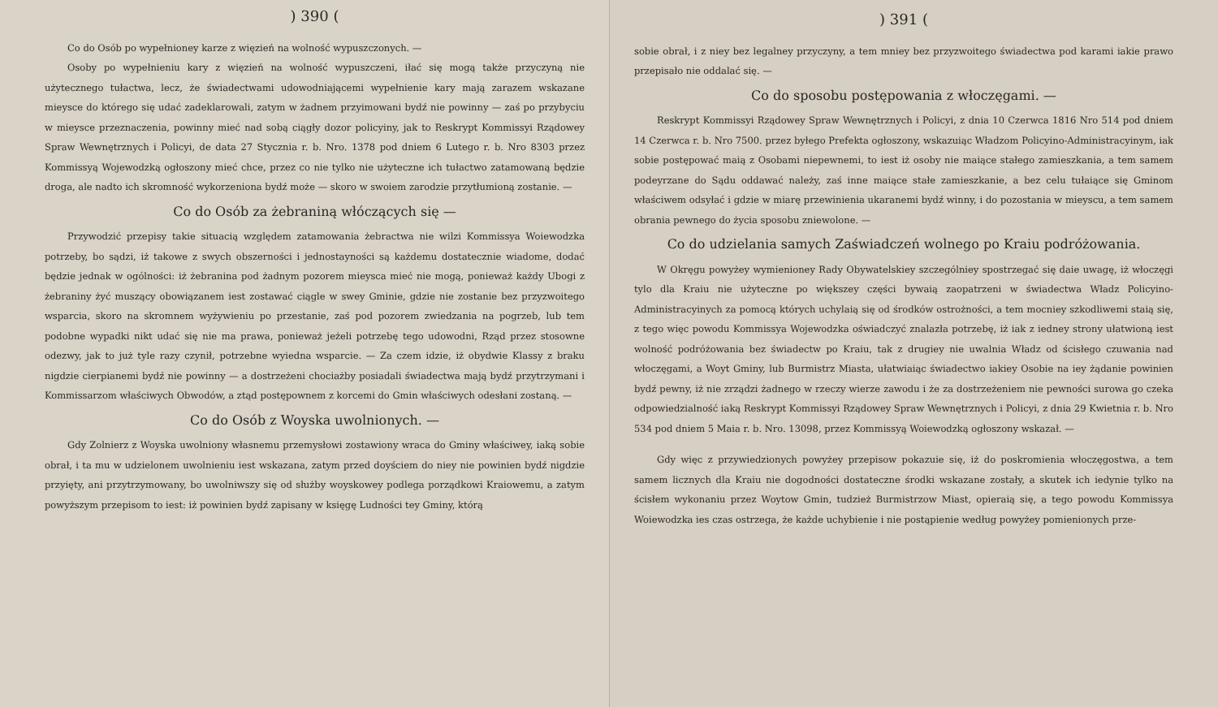) 390 (
Co do Osób po wypełnioney karze z więzień na wolność wypuszczonych. —
Osoby po wypełnieniu kary z więzień na wolność wypuszczeni, iłać się mogą także przyczyną nie użytecznego tułactwa, lecz, że świadectwami udowodniającemi wypełnienie kary mają zarazem wskazane mieysce do którego się udać zadeklarowali, zatym w żadnem przyimowani bydź nie powinny — zaś po przybyciu w mieysce przeznaczenia, powinny mieć nad sobą ciągły dozor policyiny, jak to Reskrypt Kommissyi Rządowey Spraw Wewnętrznych i Policyi, de data 27 Stycznia r. b. Nro. 1378 pod dniem 6 Lutego r. b. Nro 8303 przez Kommissyą Wojewodzką ogłoszony mieć chce, przez co nie tylko nie użyteczne ich tułactwo zatamowaną będzie droga, ale nadto ich skromność wykorzeniona bydź może — skoro w swoiem zarodzie przytłumioną zostanie. —
Co do Osób za żebraniną włóczących się —
Przywodzić przepisy takie situacią względem zatamowania żebractwa nie wilzi Kommissya Woiewodzka potrzeby, bo sądzi, iż takowe z swych obszerności i jednostayności są każdemu dostatecznie wiadome, dodać będzie jednak w ogólności: iż żebranina pod żadnym pozorem mieysca mieć nie mogą, ponieważ każdy Ubogi z żebraniny żyć muszący obowiązanem iest zostawać ciągle w swey Gminie, gdzie nie zostanie bez przyzwoitego wsparcia, skoro na skromnem wyżywieniu po przestanie, zaś pod pozorem zwiedzania na pogrzeb, lub tem podobne wypadki nikt udać się nie ma prawa, ponieważ jeżeli potrzebę tego udowodni, Rząd przez stosowne odezwy, jak to już tyle razy czynił, potrzebne wyiedna wsparcie. — Za czem idzie, iż obydwie Klassy z braku nigdzie cierpianemi bydź nie powinny — a dostrzeżeni chociażby posiadali świadectwa mają bydź przytrzymani i Kommissarzom właściwych Obwodów, a ztąd postępownem z korcemi do Gmin właściwych odesłani zostaną. —
Co do Osób z Woyska uwolnionych. —
Gdy Zolnierz z Woyska uwolniony własnemu przemysłowi zostawiony wraca do Gminy właściwey, iaką sobie obrał, i ta mu w udzielonem uwolnieniu iest wskazana, zatym przed doyściem do niey nie powinien bydź nigdzie przyięty, ani przytrzymowany, bo uwolniwszy się od służby woyskowey podlega porządkowi Kraiowemu, a zatym powyższym przepisom to iest: iż powinien bydź zapisany w księgę Ludności tey Gminy, którą
) 391 (
sobie obrał, i z niey bez legalney przyczyny, a tem mniey bez przyzwoitego świadectwa pod karami iakie prawo przepisało nie oddalać się. —
Co do sposobu postępowania z włoczęgami. —
Reskrypt Kommissyi Rządowey Spraw Wewnętrznych i Policyi, z dnia 10 Czerwca 1816 Nro 514 pod dniem 14 Czerwca r. b. Nro 7500. przez byłego Prefekta ogłoszony, wskazuiąc Władzom Policyino-Administracyinym, iak sobie postępować maią z Osobami niepewnemi, to iest iż osoby nie maiące stałego zamieszkania, a tem samem podeyrzane do Sądu oddawać należy, zaś inne maiące stałe zamieszkanie, a bez celu tułaiące się Gminom właściwem odsyłać i gdzie w miarę przewinienia ukaranemi bydź winny, i do pozostania w mieyscu, a tem samem obrania pewnego do życia sposobu zniewolone. —
Co do udzielania samych Zaświadczeń wolnego po Kraiu podróżowania.
W Okręgu powyżey wymienioney Rady Obywatelskiey szczególniey spostrzegać się daie uwagę, iż włoczęgi tylo dla Kraiu nie użyteczne po większey części bywaią zaopatrzeni w świadectwa Władz Policyino-Administracyinych za pomocą których uchylaią się od środków ostrożności, a tem mocniey szkodliwemi staią się, z tego więc powodu Kommissya Wojewodzka oświadczyć znalazła potrzebę, iż iak z iedney strony ułatwioną iest wolność podróżowania bez świadectw po Kraiu, tak z drugiey nie uwalnia Władz od ścisłego czuwania nad włoczęgami, a Woyt Gminy, lub Burmistrz Miasta, ułatwiaiąc świadectwo iakiey Osobie na iey żądanie powinien bydź pewny, iż nie zrządzi żadnego w rzeczy wierze zawodu i że za dostrzeżeniem nie pewności surowa go czeka odpowiedzialność iaką Reskrypt Kommissyi Rządowey Spraw Wewnętrznych i Policyi, z dnia 29 Kwietnia r. b. Nro 534 pod dniem 5 Maia r. b. Nro. 13098, przez Kommissyą Woiewodzką ogłoszony wskazał. —
Gdy więc z przywiedzionych powyżey przepisow pokazuie się, iż do poskromienia włoczęgostwa, a tem samem licznych dla Kraiu nie dogodności dostateczne środki wskazane zostały, a skutek ich iedynie tylko na ścisłem wykonaniu przez Woytow Gmin, tudzież Burmistrzow Miast, opieraią się, a tego powodu Kommissya Woiewodzka ies czas ostrzega, że każde uchybienie i nie postąpienie według powyżey pomienionych prze-